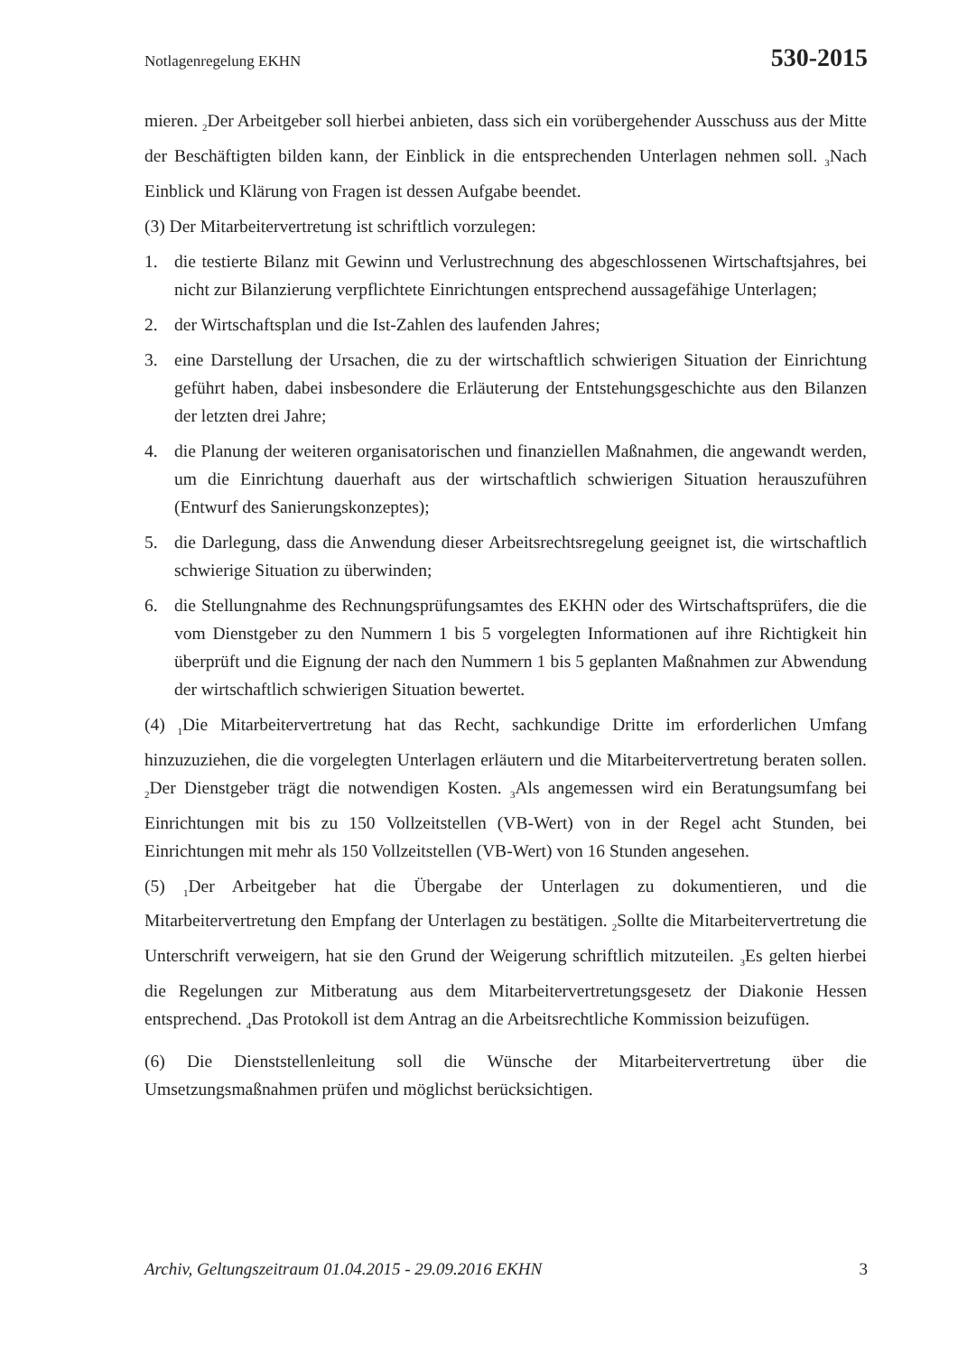Notlagenregelung EKHN 530-2015
mieren. <sub>2</sub>Der Arbeitgeber soll hierbei anbieten, dass sich ein vorübergehender Ausschuss aus der Mitte der Beschäftigten bilden kann, der Einblick in die entsprechenden Unterlagen nehmen soll. <sub>3</sub>Nach Einblick und Klärung von Fragen ist dessen Aufgabe beendet.
(3) Der Mitarbeitervertretung ist schriftlich vorzulegen:
1. die testierte Bilanz mit Gewinn und Verlustrechnung des abgeschlossenen Wirtschaftsjahres, bei nicht zur Bilanzierung verpflichtete Einrichtungen entsprechend aussagefähige Unterlagen;
2. der Wirtschaftsplan und die Ist-Zahlen des laufenden Jahres;
3. eine Darstellung der Ursachen, die zu der wirtschaftlich schwierigen Situation der Einrichtung geführt haben, dabei insbesondere die Erläuterung der Entstehungsgeschichte aus den Bilanzen der letzten drei Jahre;
4. die Planung der weiteren organisatorischen und finanziellen Maßnahmen, die angewandt werden, um die Einrichtung dauerhaft aus der wirtschaftlich schwierigen Situation herauszuführen (Entwurf des Sanierungskonzeptes);
5. die Darlegung, dass die Anwendung dieser Arbeitsrechtsregelung geeignet ist, die wirtschaftlich schwierige Situation zu überwinden;
6. die Stellungnahme des Rechnungsprüfungsamtes des EKHN oder des Wirtschaftsprüfers, die die vom Dienstgeber zu den Nummern 1 bis 5 vorgelegten Informationen auf ihre Richtigkeit hin überprüft und die Eignung der nach den Nummern 1 bis 5 geplanten Maßnahmen zur Abwendung der wirtschaftlich schwierigen Situation bewertet.
(4) <sub>1</sub>Die Mitarbeitervertretung hat das Recht, sachkundige Dritte im erforderlichen Umfang hinzuzuziehen, die die vorgelegten Unterlagen erläutern und die Mitarbeitervertretung beraten sollen. <sub>2</sub>Der Dienstgeber trägt die notwendigen Kosten. <sub>3</sub>Als angemessen wird ein Beratungsumfang bei Einrichtungen mit bis zu 150 Vollzeitstellen (VB-Wert) von in der Regel acht Stunden, bei Einrichtungen mit mehr als 150 Vollzeitstellen (VB-Wert) von 16 Stunden angesehen.
(5) <sub>1</sub>Der Arbeitgeber hat die Übergabe der Unterlagen zu dokumentieren, und die Mitarbeitervertretung den Empfang der Unterlagen zu bestätigen. <sub>2</sub>Sollte die Mitarbeitervertretung die Unterschrift verweigern, hat sie den Grund der Weigerung schriftlich mitzuteilen. <sub>3</sub>Es gelten hierbei die Regelungen zur Mitberatung aus dem Mitarbeitervertretungsgesetz der Diakonie Hessen entsprechend. <sub>4</sub>Das Protokoll ist dem Antrag an die Arbeitsrechtliche Kommission beizufügen.
(6) Die Dienststellenleitung soll die Wünsche der Mitarbeitervertretung über die Umsetzungsmaßnahmen prüfen und möglichst berücksichtigen.
Archiv, Geltungszeitraum 01.04.2015 - 29.09.2016 EKHN 3